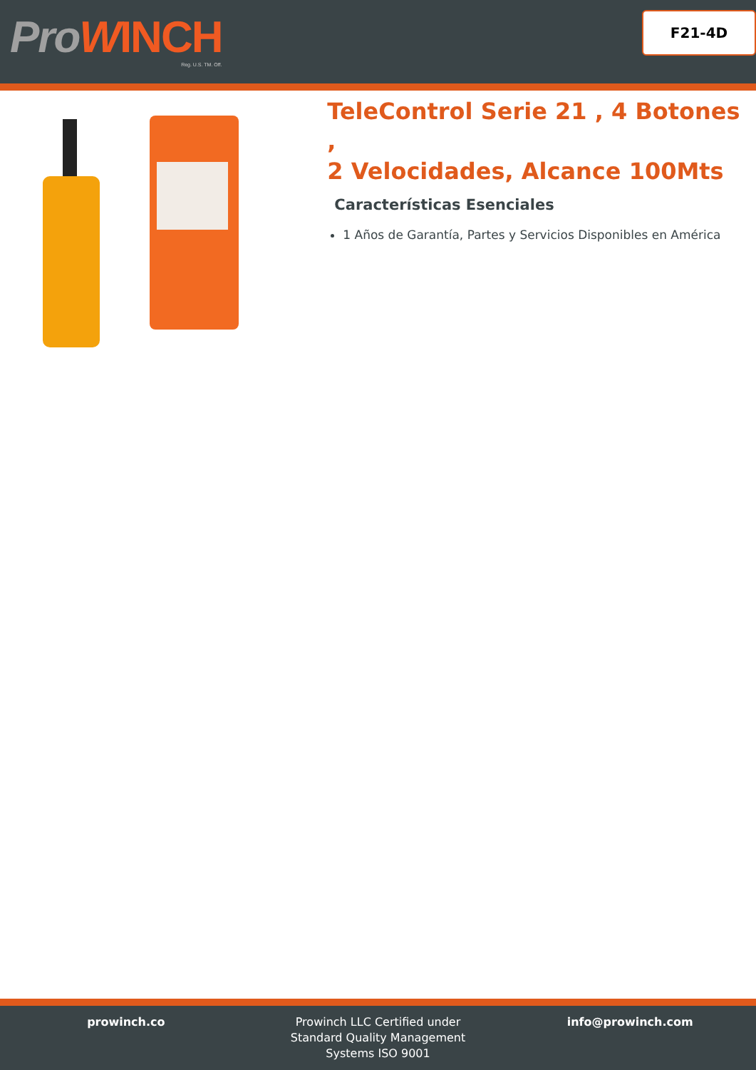ProWINCH
Reg. U.S. TM. Off.
F21-4D
TeleControl Serie 21 , 4 Botones ,
2 Velocidades, Alcance 100Mts
Características Esenciales
1 Años de Garantía, Partes y Servicios Disponibles en América
prowinch.co Prowinch LLC Certified under
Standard Quality Management
Systems ISO 9001
info@prowinch.com